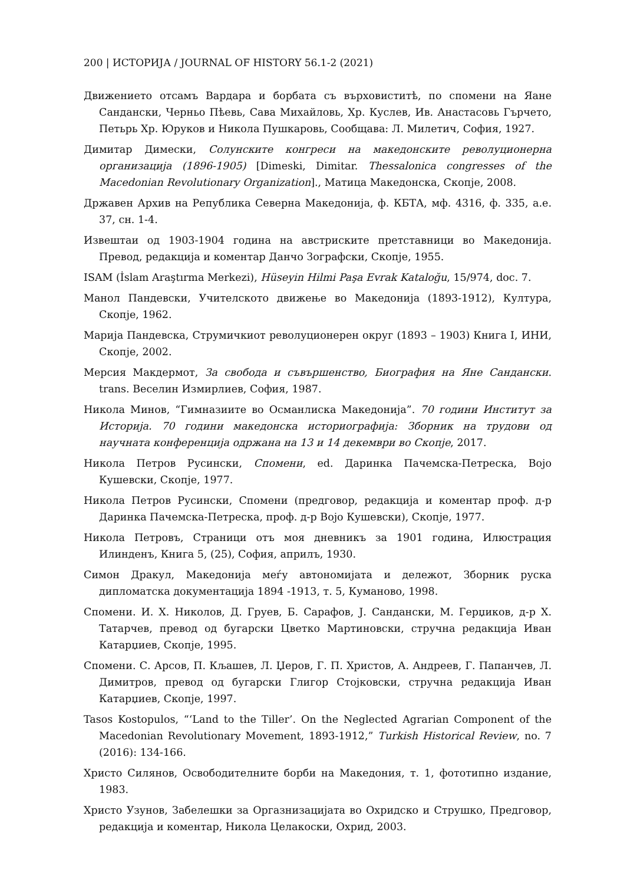200 | ИСТОРИЈА / JOURNAL OF HISTORY 56.1-2 (2021)
Движението отсамъ Вардара и борбата съ върховиститѣ, по спомени на Яане Сандански, Черньо Пѣевь, Сава Михайловь, Хр. Куслев, Ив. Анастасовь Гърчето, Петьрь Хр. Юруков и Никола Пушкаровь, Сообщава: Л. Милетич, София, 1927.
Димитар Димески, Солунските конгреси на македонските револуционерна организација (1896-1905) [Dimeski, Dimitar. Thessalonica congresses of the Macedonian Revolutionary Organization]., Матица Македонска, Скопје, 2008.
Државен Архив на Република Северна Македонија, ф. КБТА, мф. 4316, ф. 335, а.е. 37, сн. 1-4.
Извештаи од 1903-1904 година на австриските претставници во Македонија. Превод, редакција и коментар Данчо Зографски, Скопје, 1955.
ISAM (İslam Araştırma Merkezi), Hüseyin Hilmi Paşa Evrak Kataloğu, 15/974, doc. 7.
Манол Пандевски, Учителското движење во Македонија (1893-1912), Култура, Скопје, 1962.
Марија Пандевска, Струмичкиот револуционерен округ (1893 – 1903) Книга I, ИНИ, Скопје, 2002.
Мерсия Макдермот, За свобода и съвършенство, Биография на Яне Сандански. trans. Веселин Измирлиев, София, 1987.
Никола Минов, “Гимназиите во Османлиска Македонија”. 70 години Институт за Историја. 70 години македонска историографија: Зборник на трудови од научната конференција одржана на 13 и 14 декември во Скопје, 2017.
Никола Петров Русински, Спомени, ed. Даринка Пачемска-Петреска, Војо Кушевски, Скопје, 1977.
Никола Петров Русински, Спомени (предговор, редакција и коментар проф. д-р Даринка Пачемска-Петреска, проф. д-р Војо Кушевски), Скопје, 1977.
Никола Петровъ, Страници отъ моя дневникъ за 1901 година, Илюстрация Илинденъ, Книга 5, (25), София, априлъ, 1930.
Симон Дракул, Македонија меѓу автономијата и дележот, Зборник руска дипломатска документација 1894 -1913, т. 5, Куманово, 1998.
Спомени. И. Х. Николов, Д. Груев, Б. Сарафов, Ј. Сандански, М. Герџиков, д-р Х. Татарчев, превод од бугарски Цветко Мартиновски, стручна редакција Иван Катарџиев, Скопје, 1995.
Спомени. С. Арсов, П. Кљашев, Л. Џеров, Г. П. Христов, А. Андреев, Г. Папанчев, Л. Димитров, превод од бугарски Глигор Стојковски, стручна редакција Иван Катарџиев, Скопје, 1997.
Tasos Kostopulos, “‘Land to the Tiller’. On the Neglected Agrarian Component of the Macedonian Revolutionary Movement, 1893-1912,” Turkish Historical Review, no. 7 (2016): 134-166.
Христо Силянов, Освободителните борби на Македония, т. 1, фототипно издание, 1983.
Христо Узунов, Забелешки за Оргазнизацијата во Охридско и Струшко, Предговор, редакција и коментар, Никола Целакоски, Охрид, 2003.